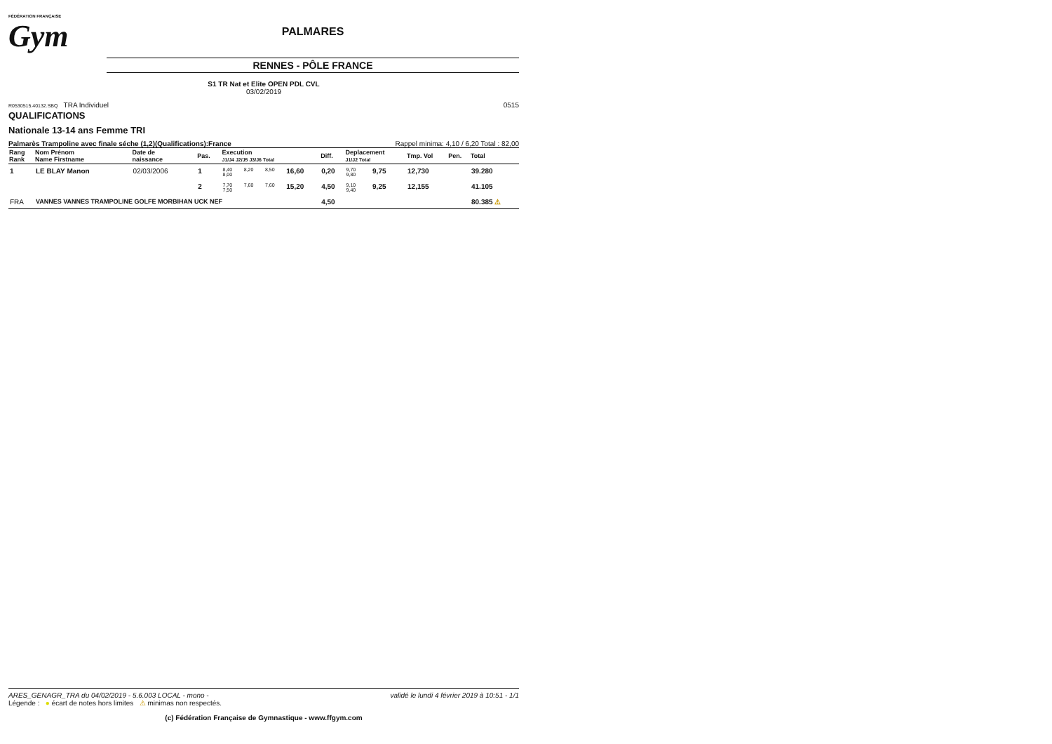FÉDÉRATION FRANÇAISE
Gym
PALMARES
RENNES - PÔLE FRANCE
S1 TR Nat et Elite OPEN PDL CVL
03/02/2019
R0530515.40132.SBQ TRA Individuel 0515
QUALIFICATIONS
Nationale 13-14 ans Femme TRI
Palmarès Trampoline avec finale séche (1,2)(Qualifications):France Rappel minima: 4,10 / 6,20 Total : 82,00
| Rang Rank | Nom Prénom Name Firstname | Date de naissance | Pas. | Execution J1/J4 J2/J5 J3/J6 Total | | | | Diff. | Deplacement J1/J2 Total | | Tmp. Vol | Pen. | Total |
| --- | --- | --- | --- | --- | --- | --- | --- | --- | --- | --- | --- | --- | --- |
| 1 | LE BLAY Manon | 02/03/2006 | 1 | 8,40 8,00 | 8,20 | 8,50 | 16,60 | 0,20 | 9,70 9,80 | 9,75 | 12,730 | | 39.280 |
| | | | 2 | 7,70 7,50 | 7,60 | 7,60 | 15,20 | 4,50 | 9,10 9,40 | 9,25 | 12,155 | | 41.105 |
| FRA | VANNES VANNES TRAMPOLINE GOLFE MORBIHAN UCK NEF | | | | | | | 4,50 | | | | | 80.385 ⚠ |
ARES_GENAGR_TRA du 04/02/2019 - 5.6.003 LOCAL - mono - validé le lundi 4 février 2019 à 10:51 - 1/1
Légende : ● écart de notes hors limites ⚠ minimas non respectés.
(c) Fédération Française de Gymnastique - www.ffgym.com